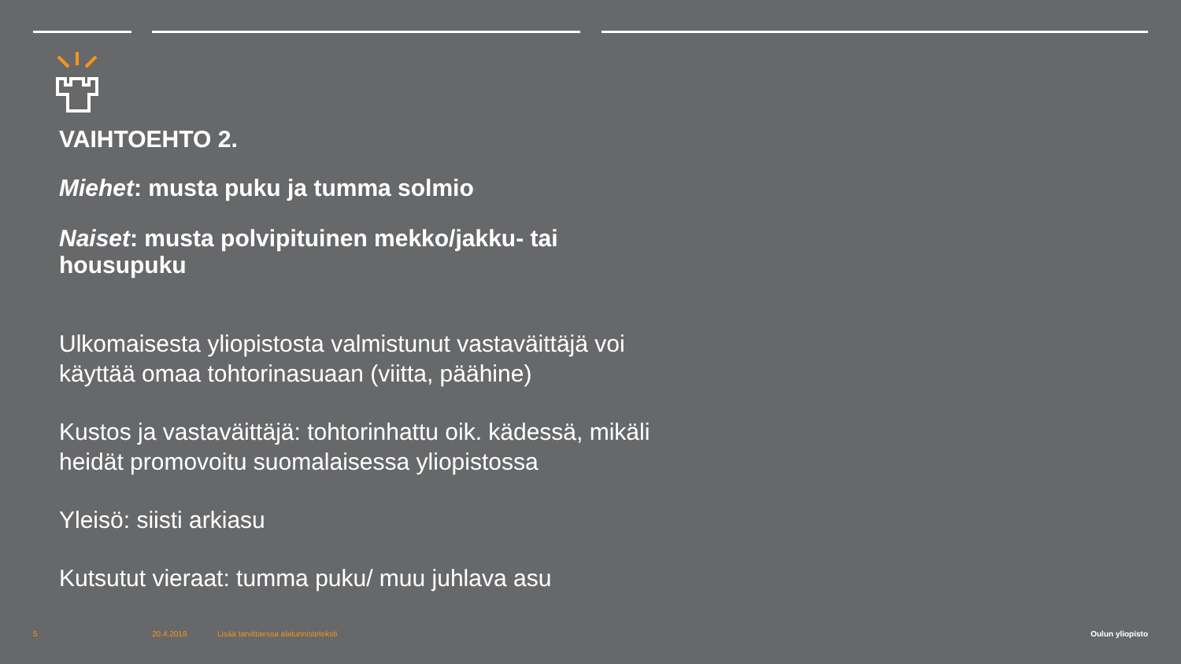VAIHTOEHTO 2.
Miehet: musta puku ja tumma solmio
Naiset: musta polvipituinen mekko/jakku- tai housupuku
Ulkomaisesta yliopistosta valmistunut vastaväittäjä voi käyttää omaa tohtorinasuaan (viitta, päähine)
Kustos ja vastaväittäjä: tohtorinhattu oik. kädessä, mikäli heidät promovoitu suomalaisessa yliopistossa
Yleisö: siisti arkiasu
Kutsutut vieraat: tumma puku/ muu juhlava asu
5 20.4.2018
Lisää tarvittaessa alatunnisteteksti
Oulun yliopisto